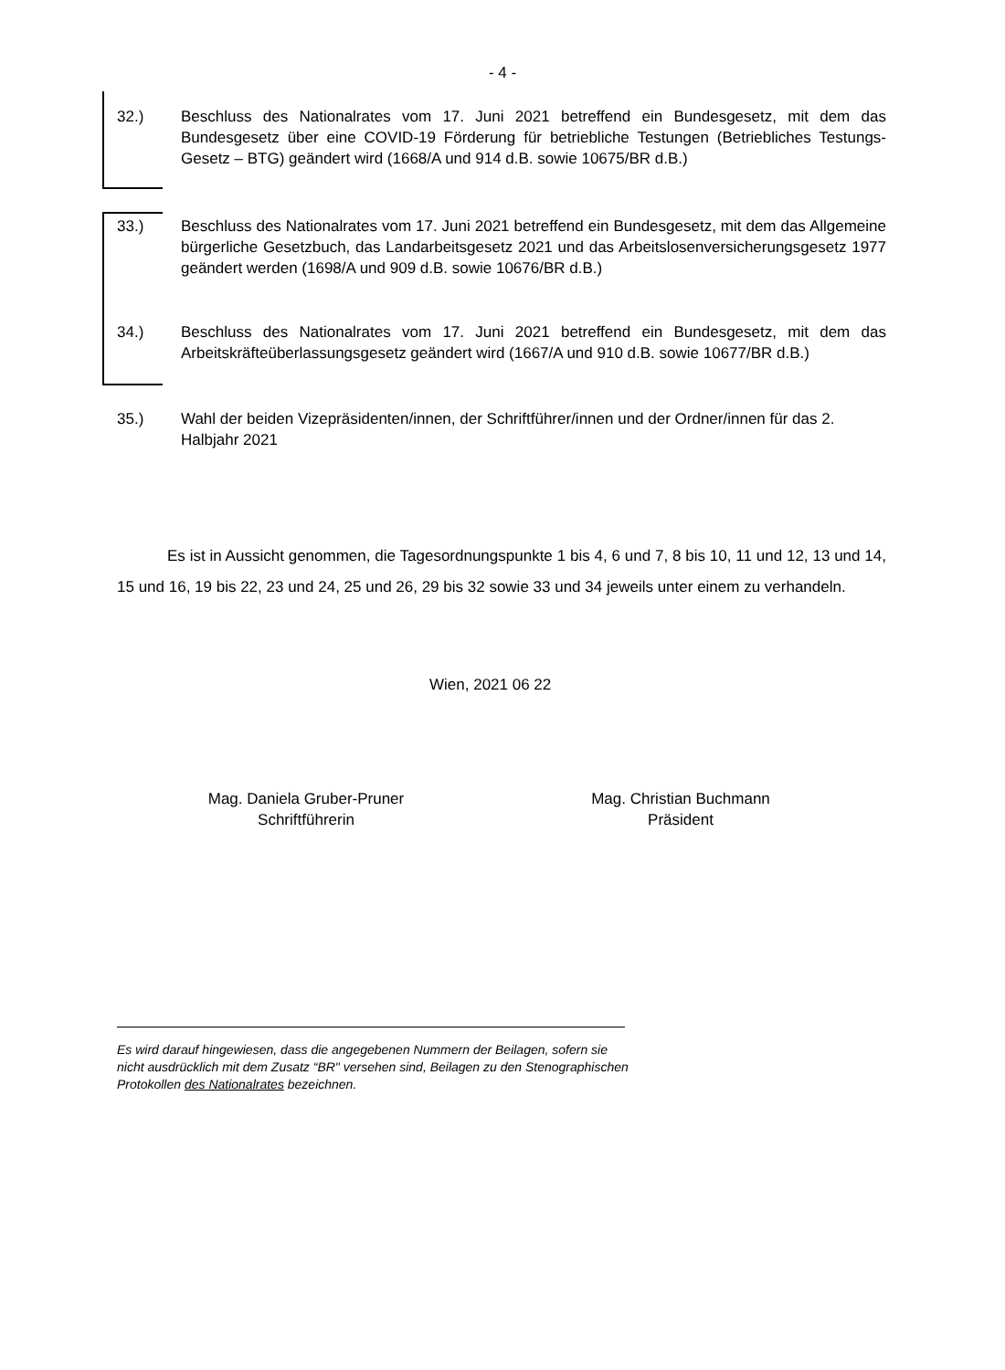- 4 -
32.) Beschluss des Nationalrates vom 17. Juni 2021 betreffend ein Bundesgesetz, mit dem das Bundesgesetz über eine COVID-19 Förderung für betriebliche Testungen (Betriebliches Testungs-Gesetz – BTG) geändert wird (1668/A und 914 d.B. sowie 10675/BR d.B.)
33.) Beschluss des Nationalrates vom 17. Juni 2021 betreffend ein Bundesgesetz, mit dem das Allgemeine bürgerliche Gesetzbuch, das Landarbeitsgesetz 2021 und das Arbeitslosenversicherungsgesetz 1977 geändert werden (1698/A und 909 d.B. sowie 10676/BR d.B.)
34.) Beschluss des Nationalrates vom 17. Juni 2021 betreffend ein Bundesgesetz, mit dem das Arbeitskräfteüberlassungsgesetz geändert wird (1667/A und 910 d.B. sowie 10677/BR d.B.)
35.) Wahl der beiden Vizepräsidenten/innen, der Schriftführer/innen und der Ordner/innen für das 2. Halbjahr 2021
Es ist in Aussicht genommen, die Tagesordnungspunkte 1 bis 4, 6 und 7, 8 bis 10, 11 und 12, 13 und 14, 15 und 16, 19 bis 22, 23 und 24, 25 und 26, 29 bis 32 sowie 33 und 34 jeweils unter einem zu verhandeln.
Wien, 2021 06 22
Mag. Daniela Gruber-Pruner
Schriftführerin
Mag. Christian Buchmann
Präsident
Es wird darauf hingewiesen, dass die angegebenen Nummern der Beilagen, sofern sie nicht ausdrücklich mit dem Zusatz “BR" versehen sind, Beilagen zu den Stenographischen Protokollen des Nationalrates bezeichnen.